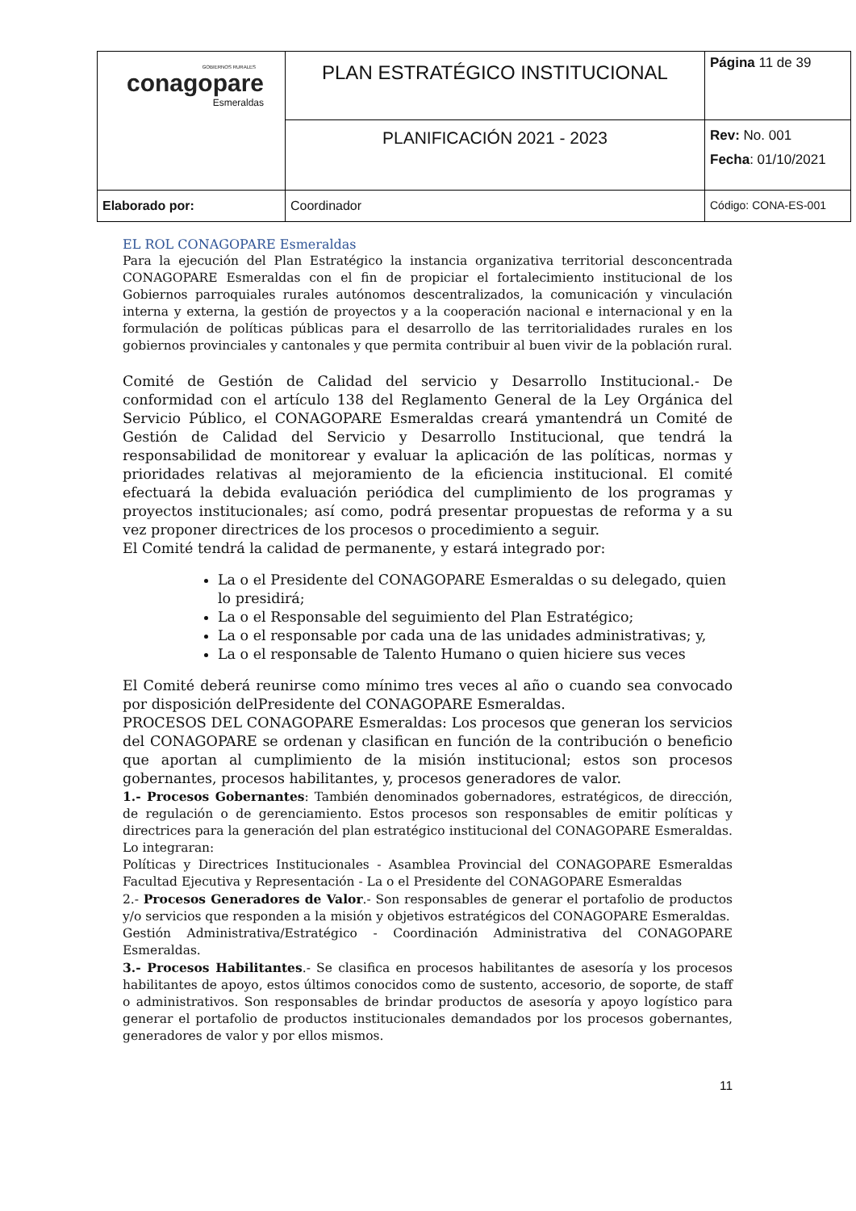| GOBIERNOS RURALES conagopare Esmeraldas | PLAN ESTRATÉGICO INSTITUCIONAL | Página 11 de 39 |
| | PLANIFICACIÓN 2021 - 2023 | Rev: No. 001 Fecha : 01/10/2021 |
| Elaborado por: | Coordinador | Código: CONA-ES-001 |
EL ROL CONAGOPARE Esmeraldas
Para la ejecución del Plan Estratégico la instancia organizativa territorial desconcentrada CONAGOPARE Esmeraldas con el fin de propiciar el fortalecimiento institucional de los Gobiernos parroquiales rurales autónomos descentralizados, la comunicación y vinculación interna y externa, la gestión de proyectos y a la cooperación nacional e internacional y en la formulación de políticas públicas para el desarrollo de las territorialidades rurales en los gobiernos provinciales y cantonales y que permita contribuir al buen vivir de la población rural.
Comité de Gestión de Calidad del servicio y Desarrollo Institucional.- De conformidad con el artículo 138 del Reglamento General de la Ley Orgánica del Servicio Público, el CONAGOPARE Esmeraldas creará ymantendrá un Comité de Gestión de Calidad del Servicio y Desarrollo Institucional, que tendrá la responsabilidad de monitorear y evaluar la aplicación de las políticas, normas y prioridades relativas al mejoramiento de la eficiencia institucional. El comité efectuará la debida evaluación periódica del cumplimiento de los programas y proyectos institucionales; así como, podrá presentar propuestas de reforma y a su vez proponer directrices de los procesos o procedimiento a seguir.
El Comité tendrá la calidad de permanente, y estará integrado por:
La o el Presidente del CONAGOPARE Esmeraldas o su delegado, quien lo presidirá;
La o el Responsable del seguimiento del Plan Estratégico;
La o el responsable por cada una de las unidades administrativas; y,
La o el responsable de Talento Humano o quien hiciere sus veces
El Comité deberá reunirse como mínimo tres veces al año o cuando sea convocado por disposición delPresidente del CONAGOPARE Esmeraldas.
PROCESOS DEL CONAGOPARE Esmeraldas: Los procesos que generan los servicios del CONAGOPARE se ordenan y clasifican en función de la contribución o beneficio que aportan al cumplimiento de la misión institucional; estos son procesos gobernantes, procesos habilitantes, y, procesos generadores de valor.
1.- Procesos Gobernantes: También denominados gobernadores, estratégicos, de dirección, de regulación o de gerenciamiento. Estos procesos son responsables de emitir políticas y directrices para la generación del plan estratégico institucional del CONAGOPARE Esmeraldas. Lo integraran:
Políticas y Directrices Institucionales - Asamblea Provincial del CONAGOPARE Esmeraldas Facultad Ejecutiva y Representación - La o el Presidente del CONAGOPARE Esmeraldas
2.- Procesos Generadores de Valor.- Son responsables de generar el portafolio de productos y/o servicios que responden a la misión y objetivos estratégicos del CONAGOPARE Esmeraldas.
Gestión Administrativa/Estratégico - Coordinación Administrativa del CONAGOPARE Esmeraldas.
3.- Procesos Habilitantes.- Se clasifica en procesos habilitantes de asesoría y los procesos habilitantes de apoyo, estos últimos conocidos como de sustento, accesorio, de soporte, de staff o administrativos. Son responsables de brindar productos de asesoría y apoyo logístico para generar el portafolio de productos institucionales demandados por los procesos gobernantes, generadores de valor y por ellos mismos.
11